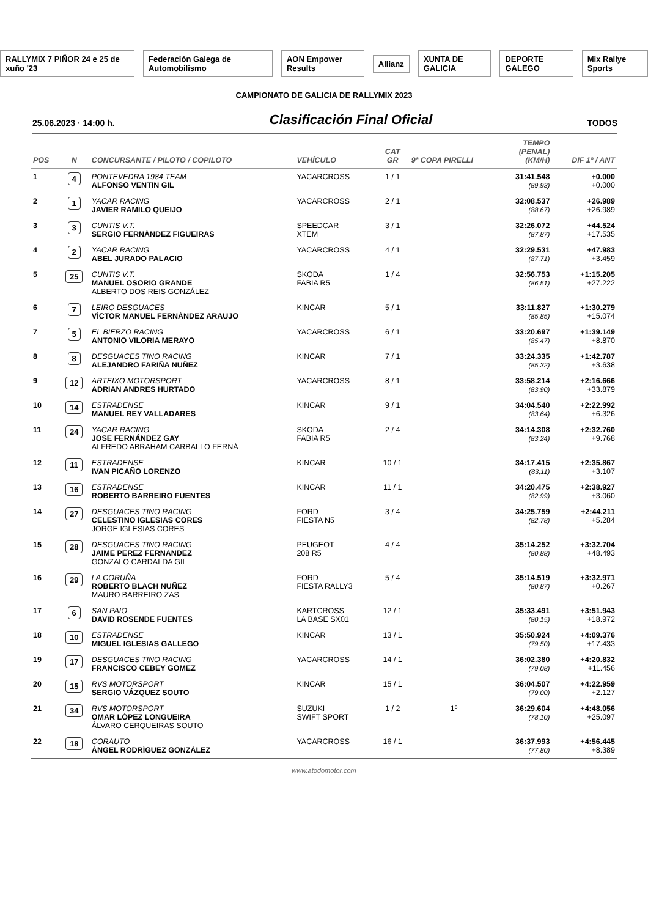RALLYMIX 7 PIÑOR 24 e 25 de xuño '23 Federación Galega de Automobilismo AON Empower Results Allianz XUNTA DE GALICIA DEPORTE GALEGO Mix Rallye Sports
CAMPIONATO DE GALICIA DE RALLYMIX 2023
25.06.2023 · 14:00 h.
Clasificación Final Oficial
TODOS
| POS | N | CONCURSANTE / PILOTO / COPILOTO | VEHÍCULO | CAT GR | 9ª COPA PIRELLI | TEMPO (PENAL) (KM/H) | DIF 1º / ANT |
| --- | --- | --- | --- | --- | --- | --- | --- |
| 1 | 4 | PONTEVEDRA 1984 TEAM ALFONSO VENTIN GIL | YACARCROSS | 1 / 1 | | 31:41.548 (89,93) | +0.000 +0.000 |
| 2 | 1 | YACAR RACING JAVIER RAMILO QUEIJO | YACARCROSS | 2 / 1 | | 32:08.537 (88,67) | +26.989 +26.989 |
| 3 | 3 | CUNTIS V.T. SERGIO FERNÁNDEZ FIGUEIRAS | SPEEDCAR XTEM | 3 / 1 | | 32:26.072 (87,87) | +44.524 +17.535 |
| 4 | 2 | YACAR RACING ABEL JURADO PALACIO | YACARCROSS | 4 / 1 | | 32:29.531 (87,71) | +47.983 +3.459 |
| 5 | 25 | CUNTIS V.T. MANUEL OSORIO GRANDE ALBERTO DOS REIS GONZÁLEZ | SKODA FABIA R5 | 1 / 4 | | 32:56.753 (86,51) | +1:15.205 +27.222 |
| 6 | 7 | LEIRO DESGUACES VÍCTOR MANUEL FERNÁNDEZ ARAUJO | KINCAR | 5 / 1 | | 33:11.827 (85,85) | +1:30.279 +15.074 |
| 7 | 5 | EL BIERZO RACING ANTONIO VILORIA MERAYO | YACARCROSS | 6 / 1 | | 33:20.697 (85,47) | +1:39.149 +8.870 |
| 8 | 8 | DESGUACES TINO RACING ALEJANDRO FARIÑA NUÑEZ | KINCAR | 7 / 1 | | 33:24.335 (85,32) | +1:42.787 +3.638 |
| 9 | 12 | ARTEIXO MOTORSPORT ADRIAN ANDRES HURTADO | YACARCROSS | 8 / 1 | | 33:58.214 (83,90) | +2:16.666 +33.879 |
| 10 | 14 | ESTRADENSE MANUEL REY VALLADARES | KINCAR | 9 / 1 | | 34:04.540 (83,64) | +2:22.992 +6.326 |
| 11 | 24 | YACAR RACING JOSE FERNÁNDEZ GAY ALFREDO ABRAHAM CARBALLO FERNÁ | SKODA FABIA R5 | 2 / 4 | | 34:14.308 (83,24) | +2:32.760 +9.768 |
| 12 | 11 | ESTRADENSE IVAN PICAÑO LORENZO | KINCAR | 10 / 1 | | 34:17.415 (83,11) | +2:35.867 +3.107 |
| 13 | 16 | ESTRADENSE ROBERTO BARREIRO FUENTES | KINCAR | 11 / 1 | | 34:20.475 (82,99) | +2:38.927 +3.060 |
| 14 | 27 | DESGUACES TINO RACING CELESTINO IGLESIAS CORES JORGE IGLESIAS CORES | FORD FIESTA N5 | 3 / 4 | | 34:25.759 (82,78) | +2:44.211 +5.284 |
| 15 | 28 | DESGUACES TINO RACING JAIME PEREZ FERNANDEZ GONZALO CARDALDA GIL | PEUGEOT 208 R5 | 4 / 4 | | 35:14.252 (80,88) | +3:32.704 +48.493 |
| 16 | 29 | LA CORUÑA ROBERTO BLACH NUÑEZ MAURO BARREIRO ZAS | FORD FIESTA RALLY3 | 5 / 4 | | 35:14.519 (80,87) | +3:32.971 +0.267 |
| 17 | 6 | SAN PAIO DAVID ROSENDE FUENTES | KARTCROSS LA BASE SX01 | 12 / 1 | | 35:33.491 (80,15) | +3:51.943 +18.972 |
| 18 | 10 | ESTRADENSE MIGUEL IGLESIAS GALLEGO | KINCAR | 13 / 1 | | 35:50.924 (79,50) | +4:09.376 +17.433 |
| 19 | 17 | DESGUACES TINO RACING FRANCISCO CEBEY GOMEZ | YACARCROSS | 14 / 1 | | 36:02.380 (79,08) | +4:20.832 +11.456 |
| 20 | 15 | RVS MOTORSPORT SERGIO VÁZQUEZ SOUTO | KINCAR | 15 / 1 | | 36:04.507 (79,00) | +4:22.959 +2.127 |
| 21 | 34 | RVS MOTORSPORT OMAR LÓPEZ LONGUEIRA ÁLVARO CERQUEIRAS SOUTO | SUZUKI SWIFT SPORT | 1 / 2 | 1º | 36:29.604 (78,10) | +4:48.056 +25.097 |
| 22 | 18 | CORAUTO ÁNGEL RODRÍGUEZ GONZÁLEZ | YACARCROSS | 16 / 1 | | 36:37.993 (77,80) | +4:56.445 +8.389 |
www.atodomotor.com